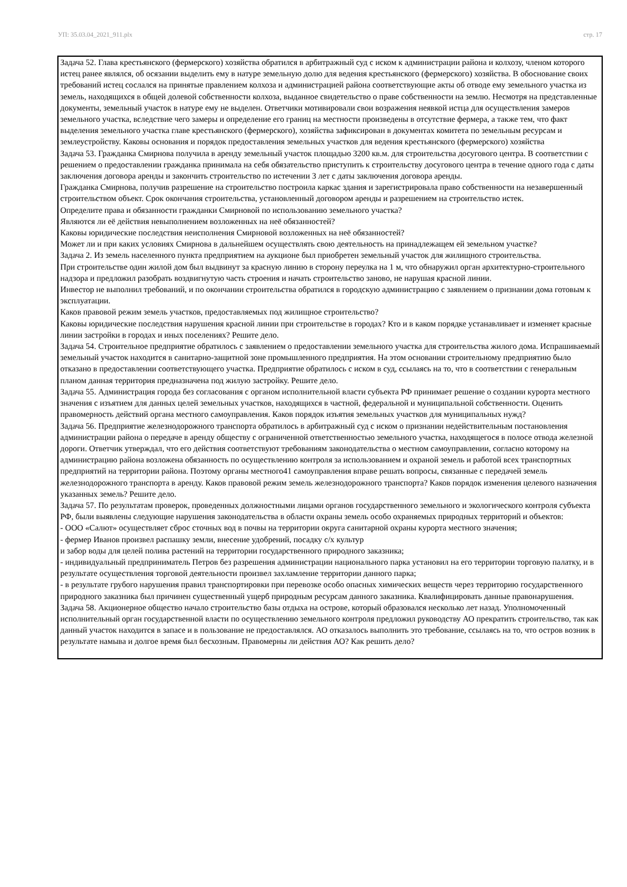УП: 35.03.04_2021_911.plx стр. 17
Задача 52. Глава крестьянского (фермерского) хозяйства обратился в арбитражный суд с иском к администрации района и колхозу, членом которого истец ранее являлся, об осязании выделить ему в натуре земельную долю для ведения крестьянского (фермерского) хозяйства. В обоснование своих требований истец сослался на принятые правлением колхоза и администрацией района соответствующие акты об отводе ему земельного участка из земель, находящихся в общей долевой собственности колхоза, выданное свидетельство о праве собственности на землю. Несмотря на представленные документы, земельный участок в натуре ему не выделен. Ответчики мотивировали свои возражения неявкой истца для осуществления замеров земельного участка, вследствие чего замеры и определение его границ на местности произведены в отсутствие фермера, а также тем, что факт выделения земельного участка главе крестьянского (фермерского), хозяйства зафиксирован в документах комитета по земельным ресурсам и землеустройству. Каковы основания и порядок предоставления земельных участков для ведения крестьянского (фермерского) хозяйства
Задача 53. Гражданка Смирнова получила в аренду земельный участок площадью 3200 кв.м. для строительства досугового центра. В соответствии с решением о предоставлении гражданка принимала на себя обязательство приступить к строительству досугового центра в течение одного года с даты заключения договора аренды и закончить строительство по истечении 3 лет с даты заключения договора аренды.
Гражданка Смирнова, получив разрешение на строительство построила каркас здания и зарегистрировала право собственности на незавершенный строительством объект. Срок окончания строительства, установленный договором аренды и разрешением на строительство истек.
Определите права и обязанности гражданки Смирновой по использованию земельного участка?
Являются ли её действия невыполнением возложенных на неё обязанностей?
Каковы юридические последствия неисполнения Смирновой возложенных на неё обязанностей?
Может ли и при каких условиях Смирнова в дальнейшем осуществлять свою деятельность на принадлежащем ей земельном участке?
Задача 2. Из земель населенного пункта предприятием на аукционе был приобретен земельный участок для жилищного строительства.
При строительстве один жилой дом был выдвинут за красную линию в сторону переулка на 1 м, что обнаружил орган архитектурно-строительного надзора и предложил разобрать воздвигнутую часть строения и начать строительство заново, не нарушая красной линии.
Инвестор не выполнил требований, и по окончании строительства обратился в городскую администрацию с заявлением о признании дома готовым к эксплуатации.
Каков правовой режим земель участков, предоставляемых под жилищное строительство?
Каковы юридические последствия нарушения красной линии при строительстве в городах? Кто и в каком порядке устанавливает и изменяет красные линии застройки в городах и иных поселениях? Решите дело.
Задача 54. Строительное предприятие обратилось с заявлением о предоставлении земельного участка для строительства жилого дома. Испрашиваемый земельный участок находится в санитарно-защитной зоне промышленного предприятия. На этом основании строительному предприятию было отказано в предоставлении соответствующего участка. Предприятие обратилось с иском в суд, ссылаясь на то, что в соответствии с генеральным планом данная территория предназначена под жилую застройку. Решите дело.
Задача 55. Администрация города без согласования с органом исполнительной власти субъекта РФ принимает решение о создании курорта местного значения с изъятием для данных целей земельных участков, находящихся в частной, федеральной и муниципальной собственности. Оценить правомерность действий органа местного самоуправления. Каков порядок изъятия земельных участков для муниципальных нужд?
Задача 56. Предприятие железнодорожного транспорта обратилось в арбитражный суд с иском о признании недействительным постановления администрации района о передаче в аренду обществу с ограниченной ответственностью земельного участка, находящегося в полосе отвода железной дороги. Ответчик утверждал, что его действия соответствуют требованиям законодательства о местном самоуправлении, согласно которому на администрацию района возложена обязанность по осуществлению контроля за использованием и охраной земель и работой всех транспортных предприятий на территории района. Поэтому органы местного41 самоуправления вправе решать вопросы, связанные с передачей земель железнодорожного транспорта в аренду. Каков правовой режим земель железнодорожного транспорта? Каков порядок изменения целевого назначения указанных земель? Решите дело.
Задача 57. По результатам проверок, проведенных должностными лицами органов государственного земельного и экологического контроля субъекта РФ, были выявлены следующие нарушения законодательства в области охраны земель особо охраняемых природных территорий и объектов:
- ООО «Салют» осуществляет сброс сточных вод в почвы на территории округа санитарной охраны курорта местного значения;
- фермер Иванов произвел распашку земли, внесение удобрений, посадку с/х культур
и забор воды для целей полива растений на территории государственного природного заказника;
- индивидуальный предприниматель Петров без разрешения администрации национального парка установил на его территории торговую палатку, и в результате осуществления торговой деятельности произвел захламление территории данного парка;
- в результате грубого нарушения правил транспортировки при перевозке особо опасных химических веществ через территорию государственного природного заказника был причинен существенный ущерб природным ресурсам данного заказника. Квалифицировать данные правонарушения.
Задача 58. Акционерное общество начало строительство базы отдыха на острове, который образовался несколько лет назад. Уполномоченный исполнительный орган государственной власти по осуществлению земельного контроля предложил руководству АО прекратить строительство, так как данный участок находится в запасе и в пользование не предоставлялся. АО отказалось выполнить это требование, ссылаясь на то, что остров возник в результате намыва и долгое время был бесхозным. Правомерны ли действия АО? Как решить дело?